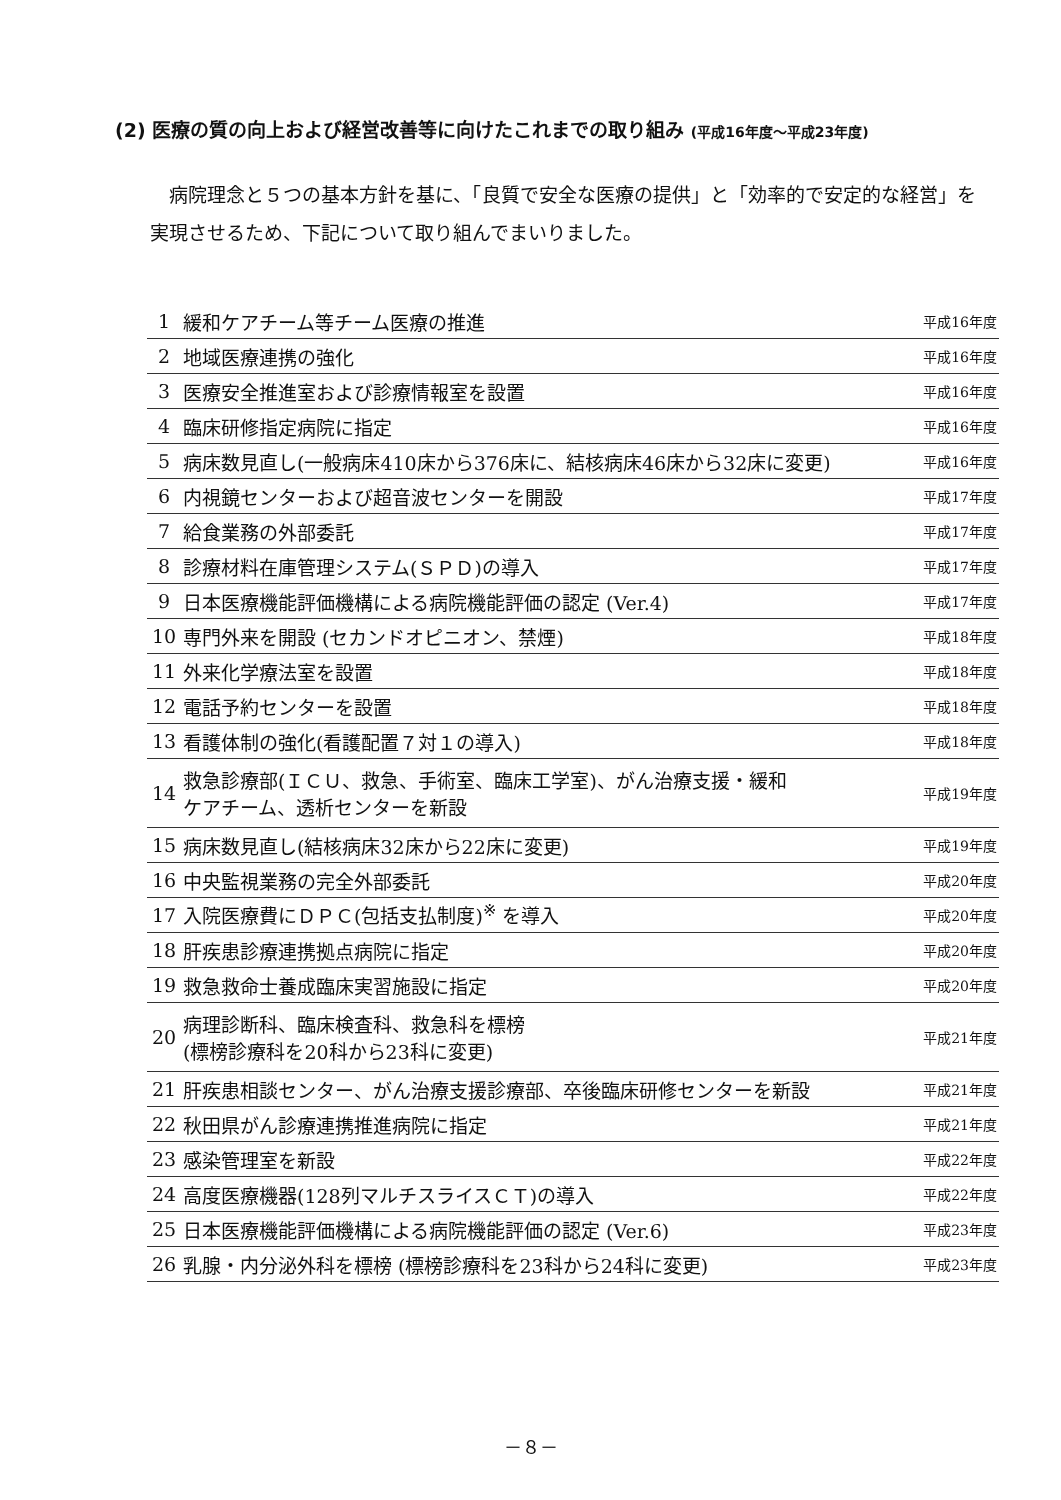(2) 医療の質の向上および経営改善等に向けたこれまでの取り組み (平成16年度～平成23年度)
病院理念と５つの基本方針を基に、「良質で安全な医療の提供」と「効率的で安定的な経営」を実現させるため、下記について取り組んでまいりました。
| 1 | 緩和ケアチーム等チーム医療の推進 | 平成16年度 |
| 2 | 地域医療連携の強化 | 平成16年度 |
| 3 | 医療安全推進室および診療情報室を設置 | 平成16年度 |
| 4 | 臨床研修指定病院に指定 | 平成16年度 |
| 5 | 病床数見直し(一般病床410床から376床に、結核病床46床から32床に変更) | 平成16年度 |
| 6 | 内視鏡センターおよび超音波センターを開設 | 平成17年度 |
| 7 | 給食業務の外部委託 | 平成17年度 |
| 8 | 診療材料在庫管理システム(ＳＰＤ)の導入 | 平成17年度 |
| 9 | 日本医療機能評価機構による病院機能評価の認定 (Ver.4) | 平成17年度 |
| 10 | 専門外来を開設 (セカンドオピニオン、禁煙) | 平成18年度 |
| 11 | 外来化学療法室を設置 | 平成18年度 |
| 12 | 電話予約センターを設置 | 平成18年度 |
| 13 | 看護体制の強化(看護配置７対１の導入) | 平成18年度 |
| 14 | 救急診療部(ＩＣＵ、救急、手術室、臨床工学室)、がん治療支援・緩和 ケアチーム、透析センターを新設 | 平成19年度 |
| 15 | 病床数見直し(結核病床32床から22床に変更) | 平成19年度 |
| 16 | 中央監視業務の完全外部委託 | 平成20年度 |
| 17 | 入院医療費にＤＰＣ(包括支払制度)<sup>※</sup> を導入 | 平成20年度 |
| 18 | 肝疾患診療連携拠点病院に指定 | 平成20年度 |
| 19 | 救急救命士養成臨床実習施設に指定 | 平成20年度 |
| 20 | 病理診断科、臨床検査科、救急科を標榜 (標榜診療科を20科から23科に変更) | 平成21年度 |
| 21 | 肝疾患相談センター、がん治療支援診療部、卒後臨床研修センターを新設 | 平成21年度 |
| 22 | 秋田県がん診療連携推進病院に指定 | 平成21年度 |
| 23 | 感染管理室を新設 | 平成22年度 |
| 24 | 高度医療機器(128列マルチスライスＣＴ)の導入 | 平成22年度 |
| 25 | 日本医療機能評価機構による病院機能評価の認定 (Ver.6) | 平成23年度 |
| 26 | 乳腺・内分泌外科を標榜 (標榜診療科を23科から24科に変更) | 平成23年度 |
－８－